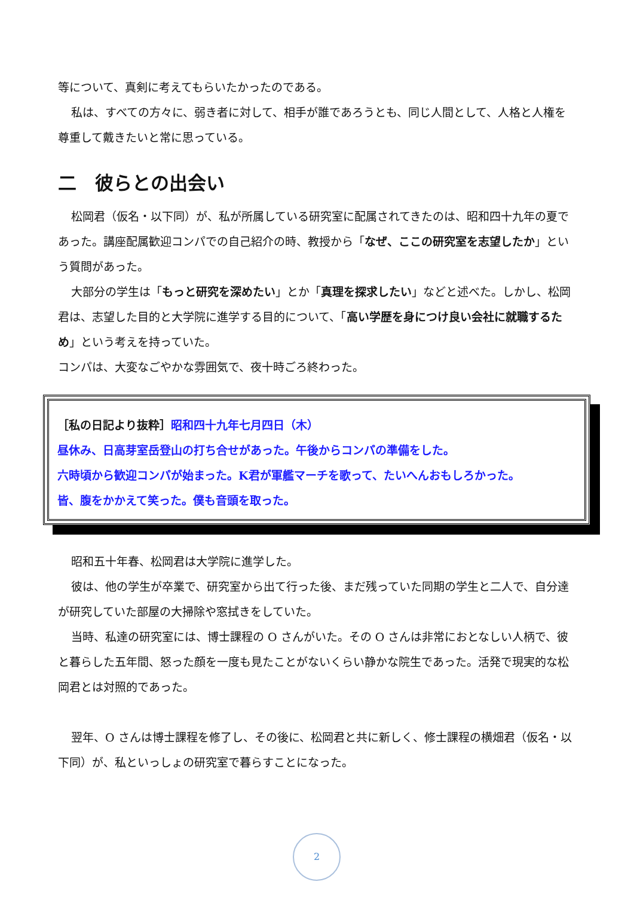等について、真剣に考えてもらいたかったのである。
私は、すべての方々に、弱き者に対して、相手が誰であろうとも、同じ人間として、人格と人権を尊重して戴きたいと常に思っている。
二　彼らとの出会い
松岡君（仮名・以下同）が、私が所属している研究室に配属されてきたのは、昭和四十九年の夏であった。講座配属歓迎コンパでの自己紹介の時、教授から「なぜ、ここの研究室を志望したか」という質問があった。
大部分の学生は「もっと研究を深めたい」とか「真理を探求したい」などと述べた。しかし、松岡君は、志望した目的と大学院に進学する目的について、「高い学歴を身につけ良い会社に就職するため」という考えを持っていた。
コンパは、大変なごやかな雰囲気で、夜十時ごろ終わった。
［私の日記より抜粋］昭和四十九年七月四日（木）
昼休み、日高芽室岳登山の打ち合せがあった。午後からコンパの準備をした。
六時頃から歓迎コンパが始まった。K君が軍艦マーチを歌って、たいへんおもしろかった。
皆、腹をかかえて笑った。僕も音頭を取った。
昭和五十年春、松岡君は大学院に進学した。
彼は、他の学生が卒業で、研究室から出て行った後、まだ残っていた同期の学生と二人で、自分達が研究していた部屋の大掃除や窓拭きをしていた。
当時、私達の研究室には、博士課程の O さんがいた。その O さんは非常におとなしい人柄で、彼と暮らした五年間、怒った顔を一度も見たことがないくらい静かな院生であった。活発で現実的な松岡君とは対照的であった。
翌年、O さんは博士課程を修了し、その後に、松岡君と共に新しく、修士課程の横畑君（仮名・以下同）が、私といっしょの研究室で暮らすことになった。
2